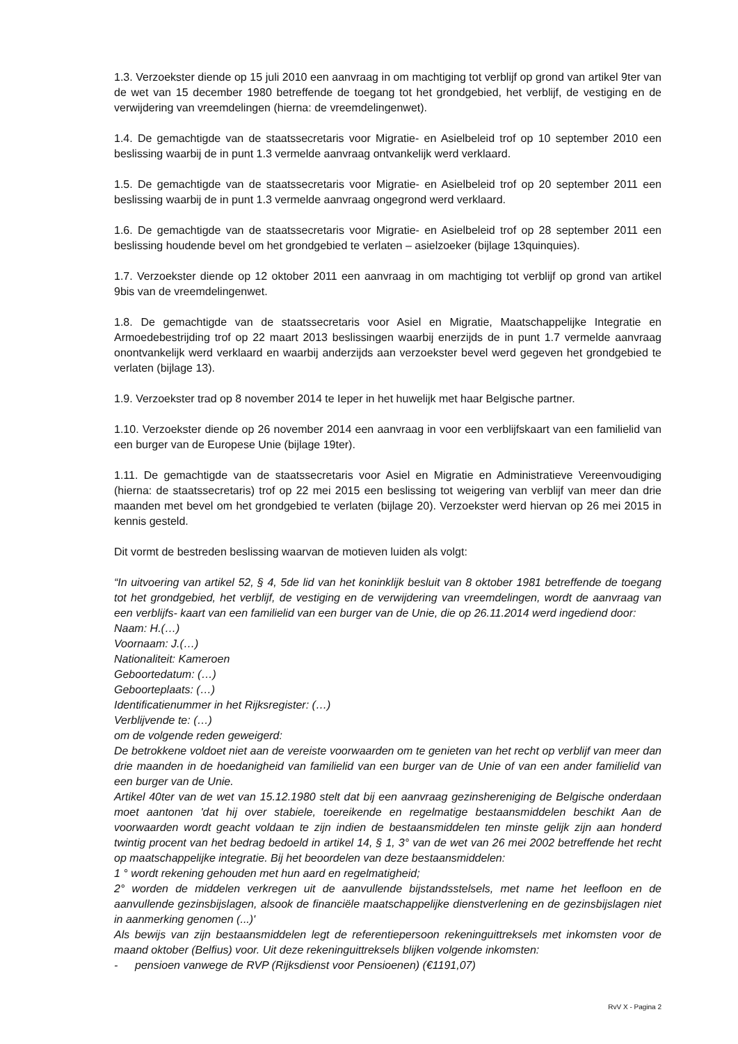1.3. Verzoekster diende op 15 juli 2010 een aanvraag in om machtiging tot verblijf op grond van artikel 9ter van de wet van 15 december 1980 betreffende de toegang tot het grondgebied, het verblijf, de vestiging en de verwijdering van vreemdelingen (hierna: de vreemdelingenwet).
1.4. De gemachtigde van de staatssecretaris voor Migratie- en Asielbeleid trof op 10 september 2010 een beslissing waarbij de in punt 1.3 vermelde aanvraag ontvankelijk werd verklaard.
1.5. De gemachtigde van de staatssecretaris voor Migratie- en Asielbeleid trof op 20 september 2011 een beslissing waarbij de in punt 1.3 vermelde aanvraag ongegrond werd verklaard.
1.6. De gemachtigde van de staatssecretaris voor Migratie- en Asielbeleid trof op 28 september 2011 een beslissing houdende bevel om het grondgebied te verlaten – asielzoeker (bijlage 13quinquies).
1.7. Verzoekster diende op 12 oktober 2011 een aanvraag in om machtiging tot verblijf op grond van artikel 9bis van de vreemdelingenwet.
1.8. De gemachtigde van de staatssecretaris voor Asiel en Migratie, Maatschappelijke Integratie en Armoedebestrijding trof op 22 maart 2013 beslissingen waarbij enerzijds de in punt 1.7 vermelde aanvraag onontvankelijk werd verklaard en waarbij anderzijds aan verzoekster bevel werd gegeven het grondgebied te verlaten (bijlage 13).
1.9. Verzoekster trad op 8 november 2014 te Ieper in het huwelijk met haar Belgische partner.
1.10. Verzoekster diende op 26 november 2014 een aanvraag in voor een verblijfskaart van een familielid van een burger van de Europese Unie (bijlage 19ter).
1.11. De gemachtigde van de staatssecretaris voor Asiel en Migratie en Administratieve Vereenvoudiging (hierna: de staatssecretaris) trof op 22 mei 2015 een beslissing tot weigering van verblijf van meer dan drie maanden met bevel om het grondgebied te verlaten (bijlage 20). Verzoekster werd hiervan op 26 mei 2015 in kennis gesteld.
Dit vormt de bestreden beslissing waarvan de motieven luiden als volgt:
“In uitvoering van artikel 52, § 4, 5de lid van het koninklijk besluit van 8 oktober 1981 betreffende de toegang tot het grondgebied, het verblijf, de vestiging en de verwijdering van vreemdelingen, wordt de aanvraag van een verblijfs- kaart van een familielid van een burger van de Unie, die op 26.11.2014 werd ingediend door:
Naam: H.(…)
Voornaam: J.(…)
Nationaliteit: Kameroen
Geboortedatum: (…)
Geboorteplaats: (…)
Identificatienummer in het Rijksregister: (…)
Verblijvende te: (…)
om de volgende reden geweigerd:
De betrokkene voldoet niet aan de vereiste voorwaarden om te genieten van het recht op verblijf van meer dan drie maanden in de hoedanigheid van familielid van een burger van de Unie of van een ander familielid van een burger van de Unie.
Artikel 40ter van de wet van 15.12.1980 stelt dat bij een aanvraag gezinshereniging de Belgische onderdaan moet aantonen 'dat hij over stabiele, toereikende en regelmatige bestaansmiddelen beschikt Aan de voorwaarden wordt geacht voldaan te zijn indien de bestaansmiddelen ten minste gelijk zijn aan honderd twintig procent van het bedrag bedoeld in artikel 14, § 1, 3° van de wet van 26 mei 2002 betreffende het recht op maatschappelijke integratie. Bij het beoordelen van deze bestaansmiddelen:
1 ° wordt rekening gehouden met hun aard en regelmatigheid;
2° worden de middelen verkregen uit de aanvullende bijstandsstelsels, met name het leefloon en de aanvullende gezinsbijslagen, alsook de financiële maatschappelijke dienstverlening en de gezinsbijslagen niet in aanmerking genomen (...)'
Als bewijs van zijn bestaansmiddelen legt de referentiepersoon rekeninguittreksels met inkomsten voor de maand oktober (Belfius) voor. Uit deze rekeninguittreksels blijken volgende inkomsten:
- pensioen vanwege de RVP (Rijksdienst voor Pensioenen) (€1191,07)
RvV X - Pagina 2